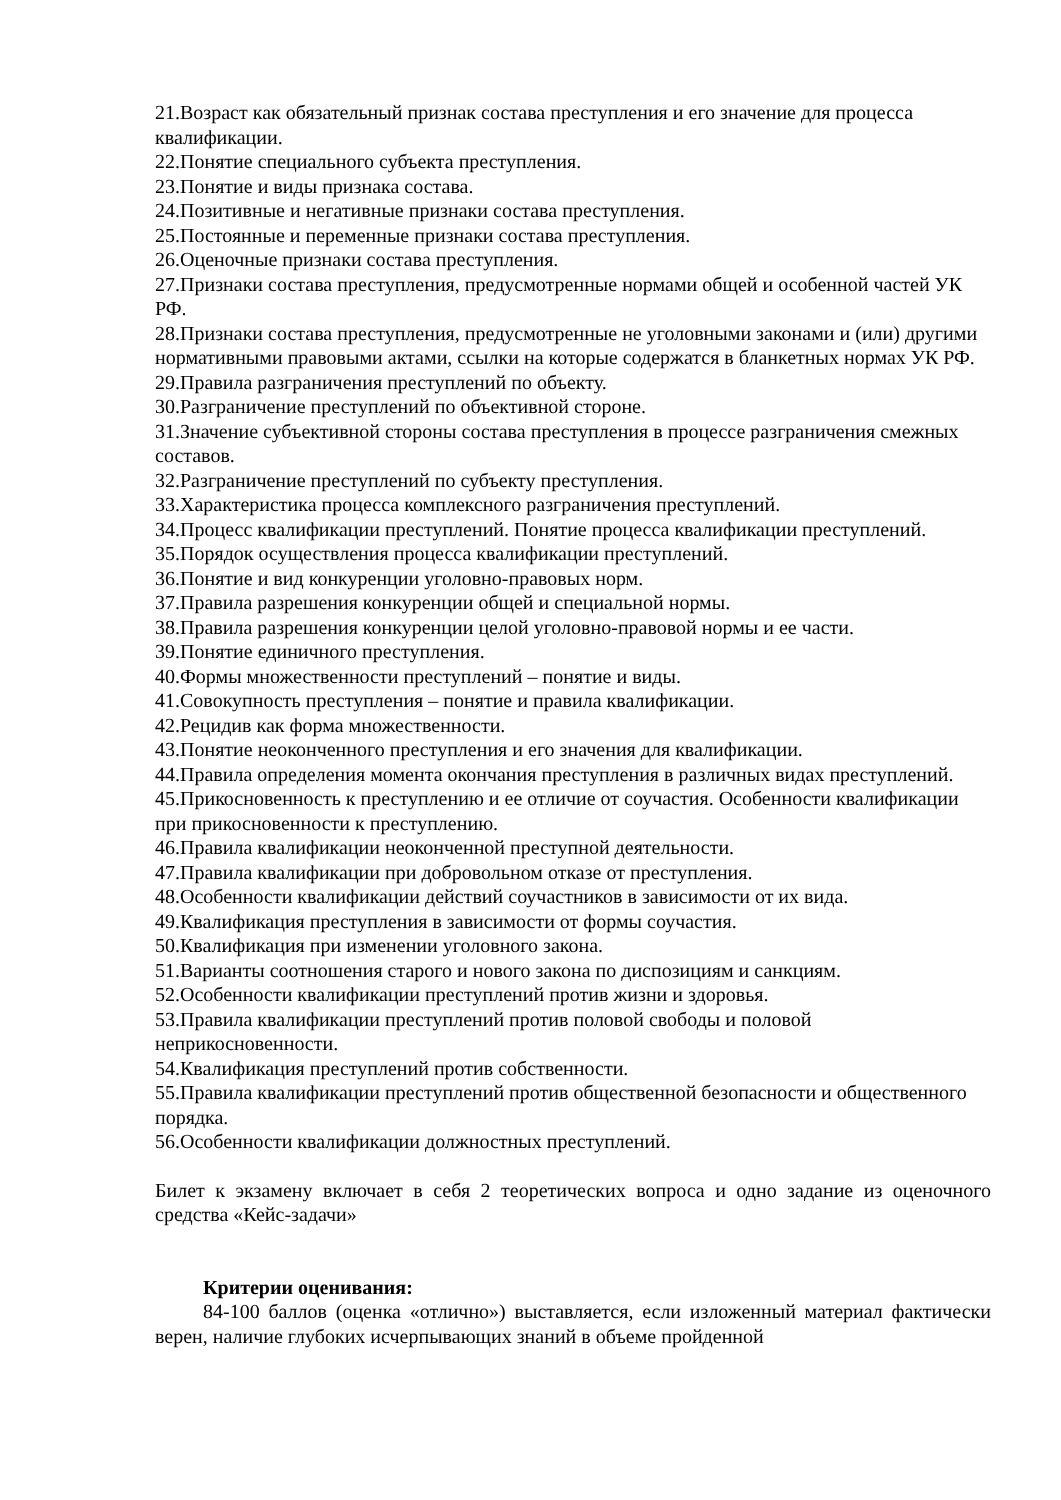21.Возраст как обязательный признак состава преступления и его значение для процесса квалификации.
22.Понятие специального субъекта преступления.
23.Понятие и виды признака состава.
24.Позитивные и негативные признаки состава преступления.
25.Постоянные и переменные признаки состава преступления.
26.Оценочные признаки состава преступления.
27.Признаки состава преступления, предусмотренные нормами общей и особенной частей УК РФ.
28.Признаки состава преступления, предусмотренные не уголовными законами и (или) другими нормативными правовыми актами, ссылки на которые содержатся в бланкетных нормах УК РФ.
29.Правила разграничения преступлений по объекту.
30.Разграничение преступлений по объективной стороне.
31.Значение субъективной стороны состава преступления в процессе разграничения смежных составов.
32.Разграничение преступлений по субъекту преступления.
33.Характеристика процесса комплексного разграничения преступлений.
34.Процесс квалификации преступлений. Понятие процесса квалификации преступлений.
35.Порядок осуществления процесса квалификации преступлений.
36.Понятие и вид конкуренции уголовно-правовых норм.
37.Правила разрешения конкуренции общей и специальной нормы.
38.Правила разрешения конкуренции целой уголовно-правовой нормы и ее части.
39.Понятие единичного преступления.
40.Формы множественности преступлений – понятие и виды.
41.Совокупность преступления – понятие и правила квалификации.
42.Рецидив как форма множественности.
43.Понятие неоконченного преступления и его значения для квалификации.
44.Правила определения момента окончания преступления в различных видах преступлений.
45.Прикосновенность к преступлению и ее отличие от соучастия. Особенности квалификации при прикосновенности к преступлению.
46.Правила квалификации неоконченной преступной деятельности.
47.Правила квалификации при добровольном отказе от преступления.
48.Особенности квалификации действий соучастников в зависимости от их вида.
49.Квалификация преступления в зависимости от формы соучастия.
50.Квалификация при изменении уголовного закона.
51.Варианты соотношения старого и нового закона по диспозициям и санкциям.
52.Особенности квалификации преступлений против жизни и здоровья.
53.Правила квалификации преступлений против половой свободы и половой неприкосновенности.
54.Квалификация преступлений против собственности.
55.Правила квалификации преступлений против общественной безопасности и общественного порядка.
56.Особенности квалификации должностных преступлений.
Билет к экзамену включает в себя 2 теоретических вопроса и одно задание из оценочного средства «Кейс-задачи»
Критерии оценивания:
84-100 баллов (оценка «отлично») выставляется, если изложенный материал фактически верен, наличие глубоких исчерпывающих знаний в объеме пройденной